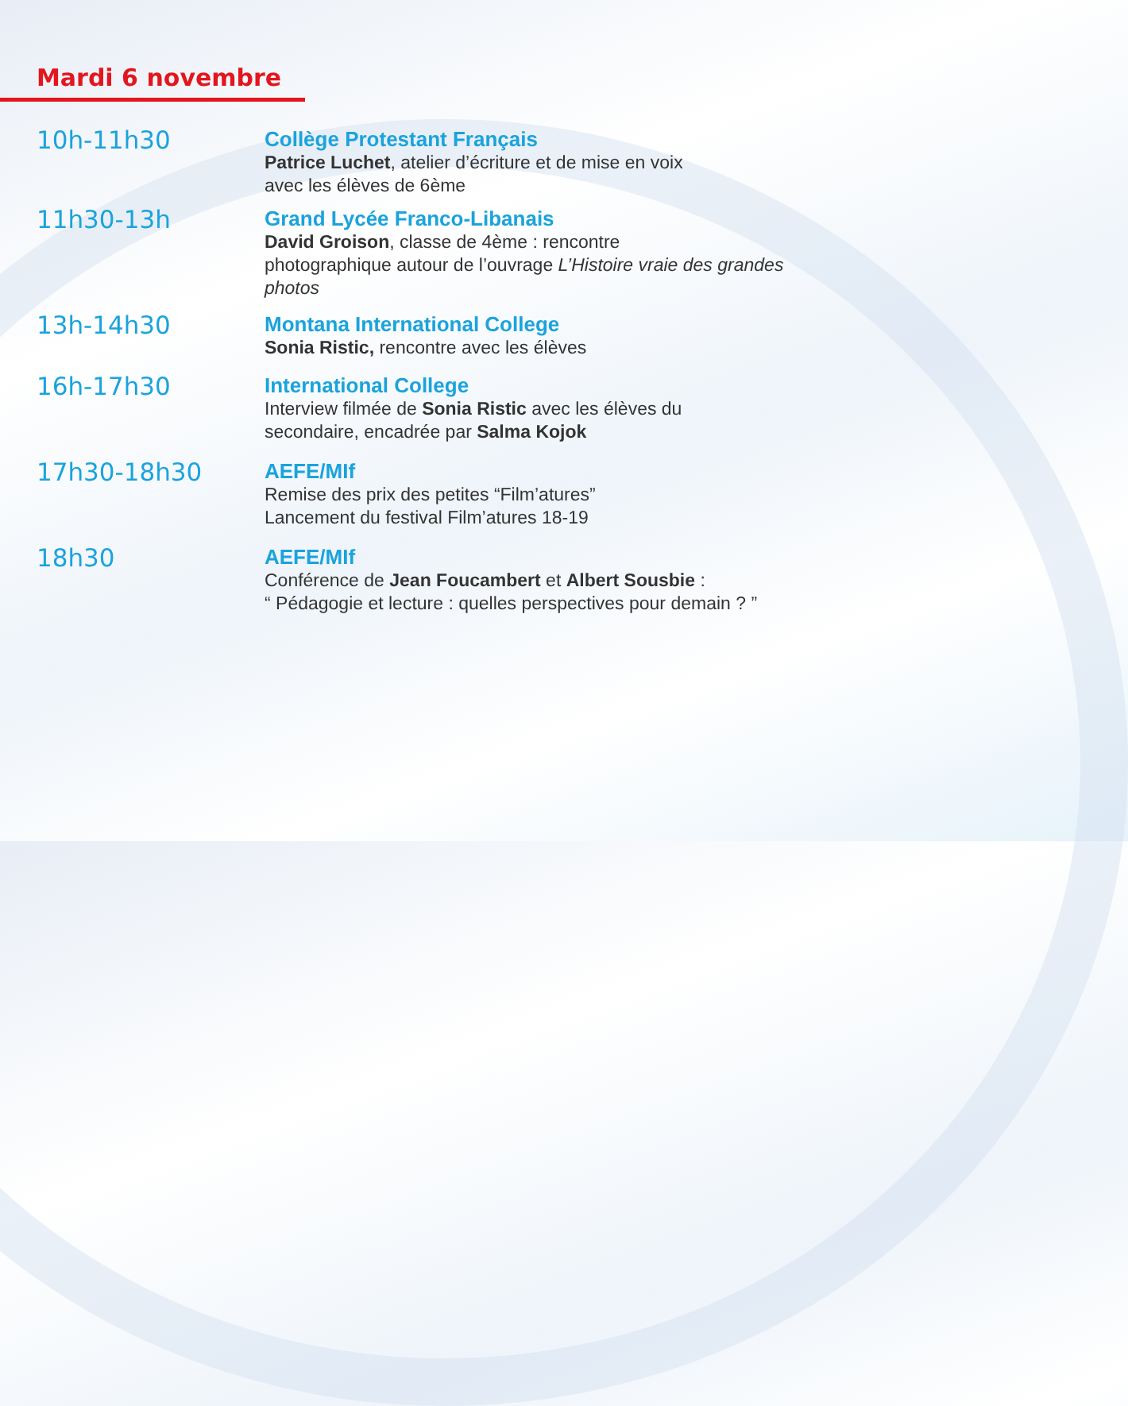Mardi 6 novembre
10h-11h30
Collège Protestant Français
Patrice Luchet, atelier d’écriture et de mise en voix
avec les élèves de 6ème
11h30-13h
Grand Lycée Franco-Libanais
David Groison, classe de 4ème : rencontre
photographique autour de l’ouvrage L’Histoire vraie des grandes photos
13h-14h30
Montana International College
Sonia Ristic, rencontre avec les élèves
16h-17h30
International College
Interview filmée de Sonia Ristic avec les élèves du
secondaire, encadrée par Salma Kojok
17h30-18h30
AEFE/MIf
Remise des prix des petites “Film’atures”
Lancement du festival Film’atures 18-19
18h30
AEFE/MIf
Conférence de Jean Foucambert et Albert Sousbie :
“ Pédagogie et lecture : quelles perspectives pour demain ? ”